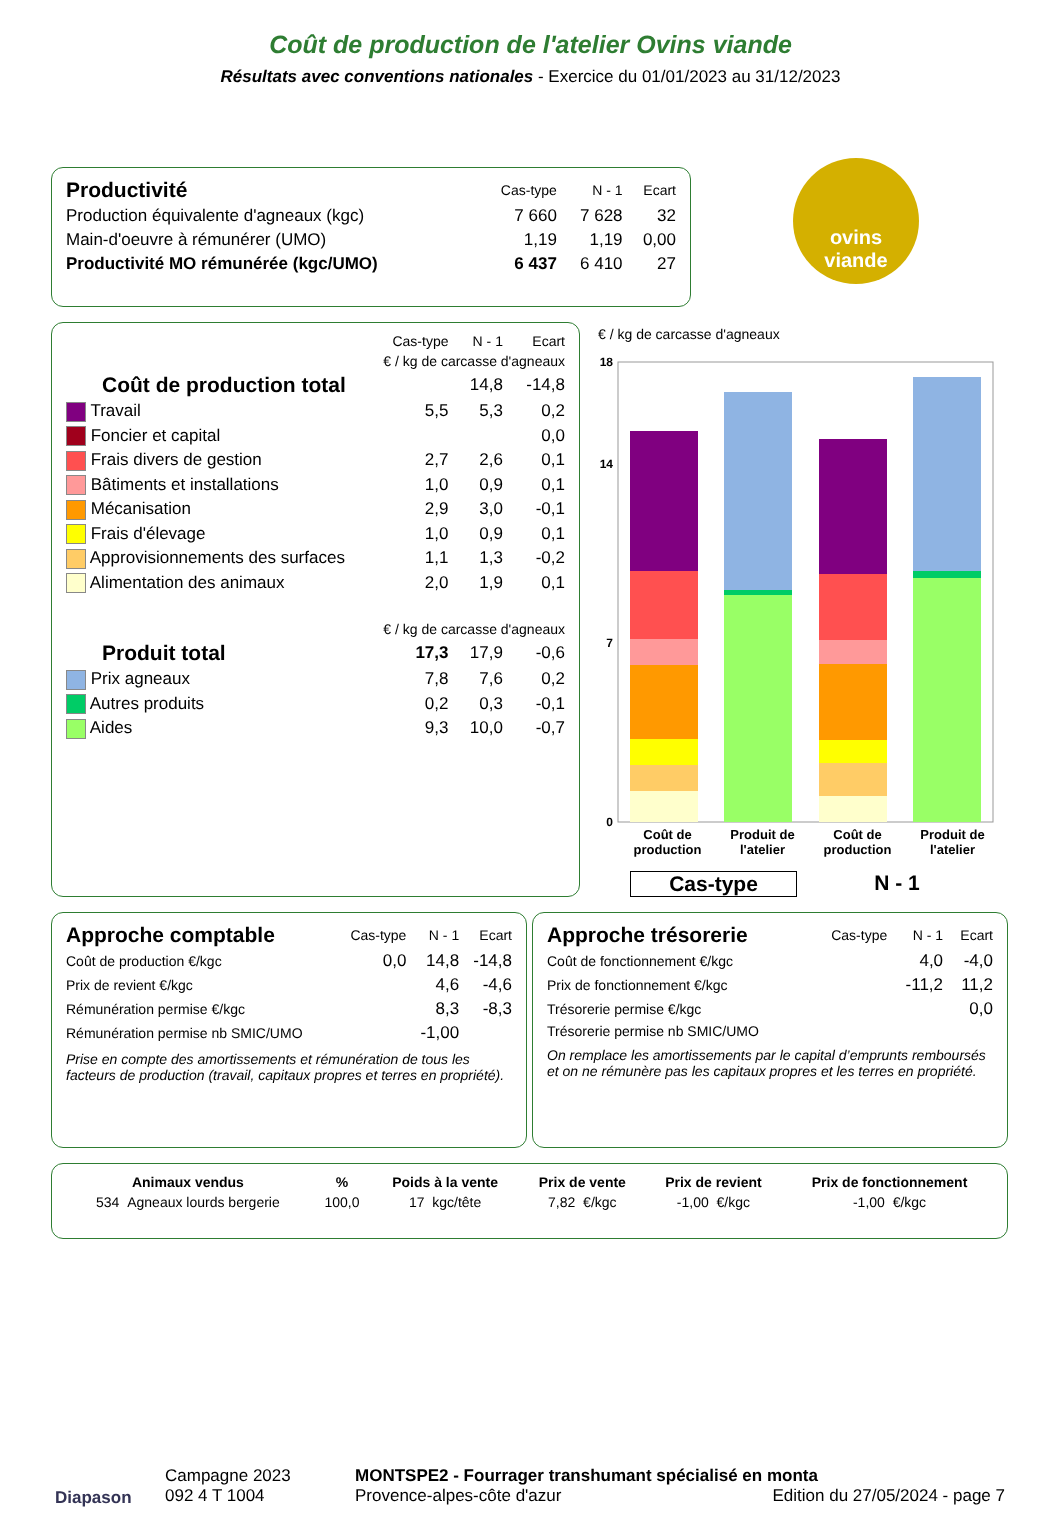Coût de production de l'atelier Ovins viande
Résultats avec conventions nationales - Exercice du 01/01/2023 au 31/12/2023
| Productivité | Cas-type | N - 1 | Ecart |
| Production équivalente d'agneaux (kgc) | 7 660 | 7 628 | 32 |
| Main-d'oeuvre à rémunérer (UMO) | 1,19 | 1,19 | 0,00 |
| Productivité MO rémunérée (kgc/UMO) | 6 437 | 6 410 | 27 |
ovins
viande
| | Cas-type | N - 1 | Ecart |
| | € / kg de carcasse d'agneaux | | |
| Coût de production total | | 14,8 | -14,8 |
| Travail | 5,5 | 5,3 | 0,2 |
| Foncier et capital | | | 0,0 |
| Frais divers de gestion | 2,7 | 2,6 | 0,1 |
| Bâtiments et installations | 1,0 | 0,9 | 0,1 |
| Mécanisation | 2,9 | 3,0 | -0,1 |
| Frais d'élevage | 1,0 | 0,9 | 0,1 |
| Approvisionnements des surfaces | 1,1 | 1,3 | -0,2 |
| Alimentation des animaux | 2,0 | 1,9 | 0,1 |
| | € / kg de carcasse d'agneaux | | |
| Produit total | 17,3 | 17,9 | -0,6 |
| Prix agneaux | 7,8 | 7,6 | 0,2 |
| Autres produits | 0,2 | 0,3 | -0,1 |
| Aides | 9,3 | 10,0 | -0,7 |
€ / kg de carcasse d'agneaux
0
7
14
18
Coût de production
Produit de l'atelier
Coût de production
Produit de l'atelier
Cas-type N - 1
| Approche comptable | Cas-type | N - 1 | Ecart |
| Coût de production €/kgc | 0,0 | 14,8 | -14,8 |
| Prix de revient €/kgc | | 4,6 | -4,6 |
| Rémunération permise €/kgc | | 8,3 | -8,3 |
| Rémunération permise nb SMIC/UMO | | -1,00 | |
Prise en compte des amortissements et rémunération de tous les facteurs de production (travail, capitaux propres et terres en propriété).
| Approche trésorerie | Cas-type | N - 1 | Ecart |
| Coût de fonctionnement €/kgc | | 4,0 | -4,0 |
| Prix de fonctionnement €/kgc | | -11,2 | 11,2 |
| Trésorerie permise €/kgc | | | 0,0 |
| Trésorerie permise nb SMIC/UMO | | | |
On remplace les amortissements par le capital d’emprunts remboursés et on ne rémunère pas les capitaux propres et les terres en propriété.
| Animaux vendus | % | Poids à la vente | Prix de vente | Prix de revient | Prix de fonctionnement |
| --- | --- | --- | --- | --- | --- |
| 534 Agneaux lourds bergerie | 100,0 | 17 kgc/tête | 7,82 €/kgc | -1,00 €/kgc | -1,00 €/kgc |
Diapason
Campagne 2023
092 4 T 1004
MONTSPE2 - Fourrager transhumant spécialisé en monta
Provence-alpes-côte d'azur Edition du 27/05/2024 - page 7